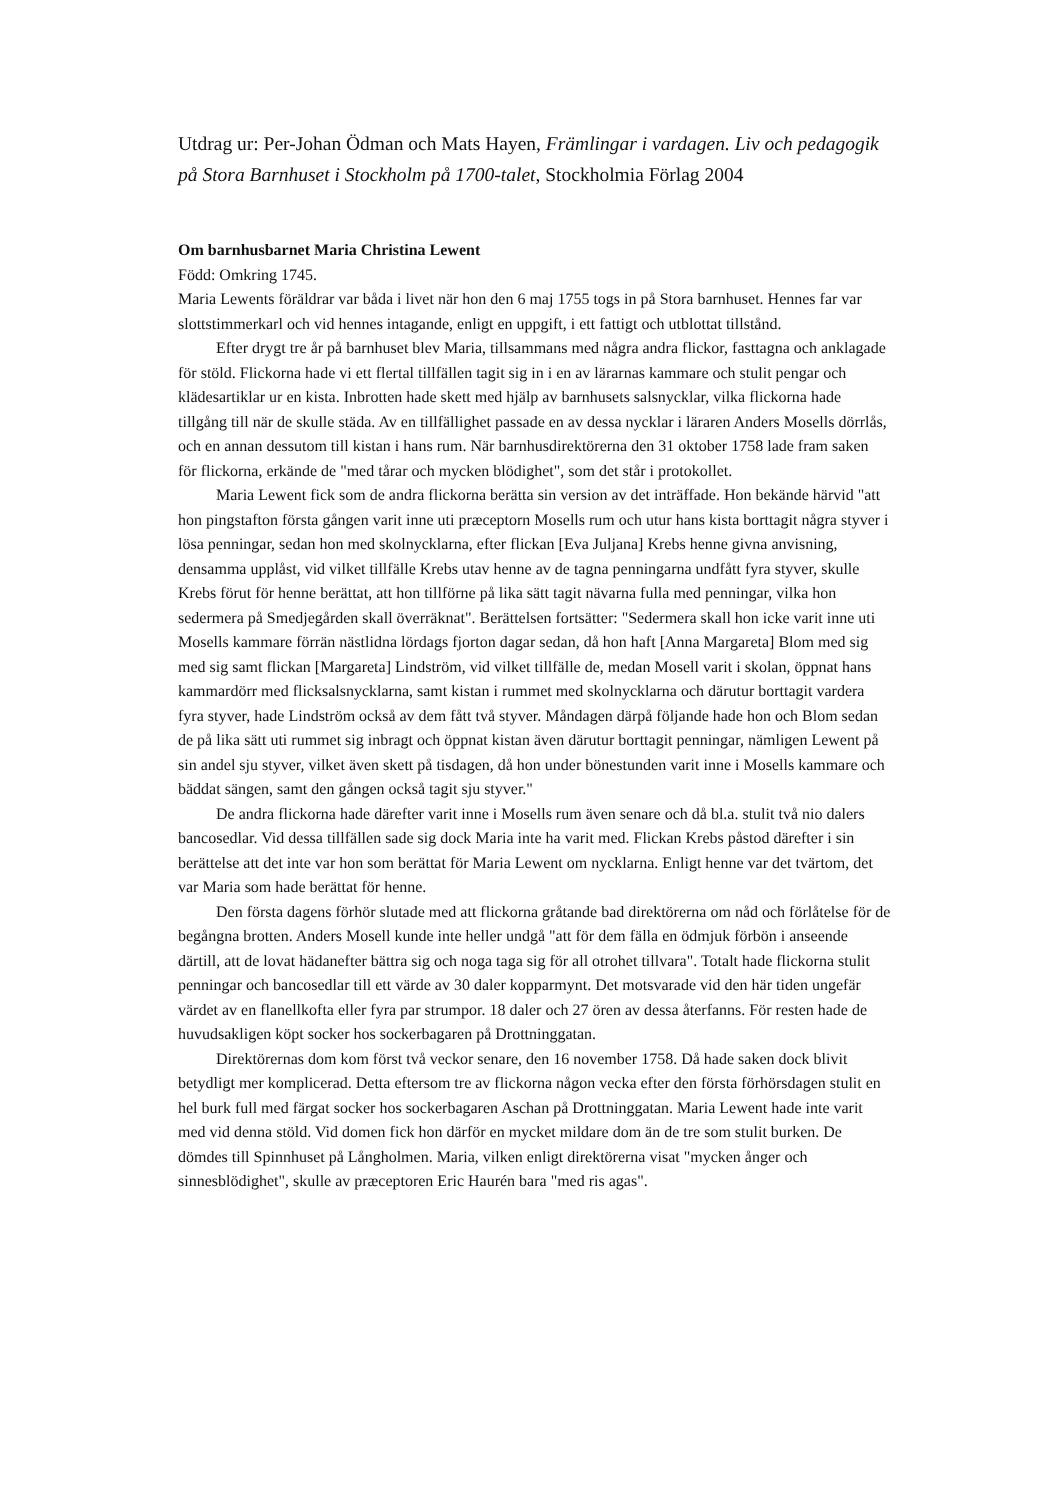Utdrag ur: Per-Johan Ödman och Mats Hayen, Främlingar i vardagen. Liv och pedagogik på Stora Barnhuset i Stockholm på 1700-talet, Stockholmia Förlag 2004
Om barnhusbarnet Maria Christina Lewent
Född: Omkring 1745.
Maria Lewents föräldrar var båda i livet när hon den 6 maj 1755 togs in på Stora barnhuset. Hennes far var slottstimmerkarl och vid hennes intagande, enligt en uppgift, i ett fattigt och utblottat tillstånd.
Efter drygt tre år på barnhuset blev Maria, tillsammans med några andra flickor, fasttagna och anklagade för stöld. Flickorna hade vi ett flertal tillfällen tagit sig in i en av lärarnas kammare och stulit pengar och klädesartiklar ur en kista. Inbrotten hade skett med hjälp av barnhusets salsnycklar, vilka flickorna hade tillgång till när de skulle städa. Av en tillfällighet passade en av dessa nycklar i läraren Anders Mosells dörrlås, och en annan dessutom till kistan i hans rum. När barnhusdirektörerna den 31 oktober 1758 lade fram saken för flickorna, erkände de "med tårar och mycken blödighet", som det står i protokollet.
Maria Lewent fick som de andra flickorna berätta sin version av det inträffade. Hon bekände härvid "att hon pingstafton första gången varit inne uti præceptorn Mosells rum och utur hans kista borttagit några styver i lösa penningar, sedan hon med skolnycklarna, efter flickan [Eva Juljana] Krebs henne givna anvisning, densamma upplåst, vid vilket tillfälle Krebs utav henne av de tagna penningarna undfått fyra styver, skulle Krebs förut för henne berättat, att hon tillförne på lika sätt tagit nävarna fulla med penningar, vilka hon sedermera på Smedjegården skall överräknat". Berättelsen fortsätter: "Sedermera skall hon icke varit inne uti Mosells kammare förrän nästlidna lördags fjorton dagar sedan, då hon haft [Anna Margareta] Blom med sig med sig samt flickan [Margareta] Lindström, vid vilket tillfälle de, medan Mosell varit i skolan, öppnat hans kammardörr med flicksalsnycklarna, samt kistan i rummet med skolnycklarna och därutur borttagit vardera fyra styver, hade Lindström också av dem fått två styver. Måndagen därpå följande hade hon och Blom sedan de på lika sätt uti rummet sig inbragt och öppnat kistan även därutur borttagit penningar, nämligen Lewent på sin andel sju styver, vilket även skett på tisdagen, då hon under bönestunden varit inne i Mosells kammare och bäddat sängen, samt den gången också tagit sju styver."
De andra flickorna hade därefter varit inne i Mosells rum även senare och då bl.a. stulit två nio dalers bancosedlar. Vid dessa tillfällen sade sig dock Maria inte ha varit med. Flickan Krebs påstod därefter i sin berättelse att det inte var hon som berättat för Maria Lewent om nycklarna. Enligt henne var det tvärtom, det var Maria som hade berättat för henne.
Den första dagens förhör slutade med att flickorna gråtande bad direktörerna om nåd och förlåtelse för de begångna brotten. Anders Mosell kunde inte heller undgå "att för dem fälla en ödmjuk förbön i anseende därtill, att de lovat hädanefter bättra sig och noga taga sig för all otrohet tillvara". Totalt hade flickorna stulit penningar och bancosedlar till ett värde av 30 daler kopparmynt. Det motsvarade vid den här tiden ungefär värdet av en flanellkofta eller fyra par strumpor. 18 daler och 27 ören av dessa återfanns. För resten hade de huvudsakligen köpt socker hos sockerbagaren på Drottninggatan.
Direktörernas dom kom först två veckor senare, den 16 november 1758. Då hade saken dock blivit betydligt mer komplicerad. Detta eftersom tre av flickorna någon vecka efter den första förhörsdagen stulit en hel burk full med färgat socker hos sockerbagaren Aschan på Drottninggatan. Maria Lewent hade inte varit med vid denna stöld. Vid domen fick hon därför en mycket mildare dom än de tre som stulit burken. De dömdes till Spinnhuset på Långholmen. Maria, vilken enligt direktörerna visat "mycken ånger och sinnesblödighet", skulle av præceptoren Eric Haurén bara "med ris agas".